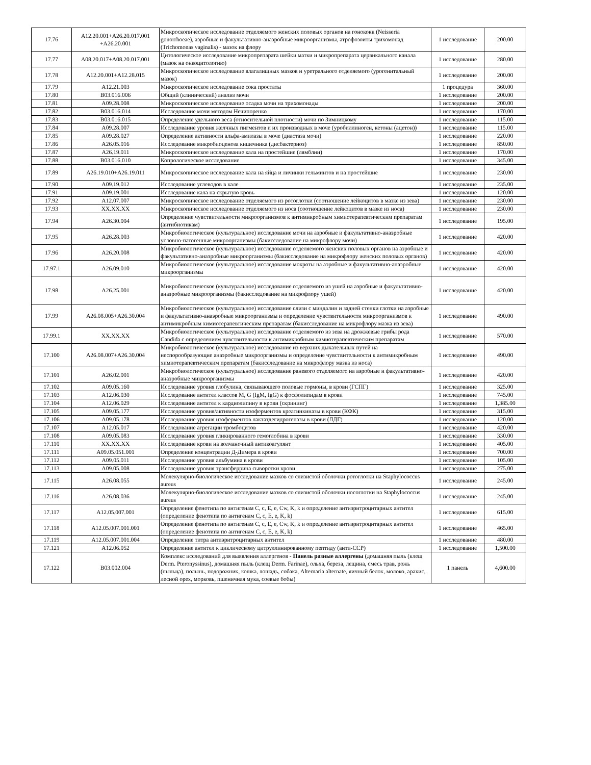| 17.76 | A12.20.001+A26.20.017.001 +A26.20.001 | Микроскопическое исследование отделяемого женских половых органов на гонококк (Neisseria gonorrhoeae), аэробные и факультативно-анаэробные микроорганизмы, атрофозоиты трихомонад (Trichomonas vaginalis) - мазок на флору | 1 исследование | 200.00 |
| 17.77 | A08.20.017+A08.20.017.001 | Цитологическое исследование микропрепарата шейки матки и микропрепарата цервикального канала (мазок на онкоцитологию) | 1 исследование | 280.00 |
| 17.78 | A12.20.001+A12.28.015 | Микроскопическое исследование влагалищных мазков и уретрального отделяемого (урогенитальный мазок) | 1 исследование | 200.00 |
| 17.79 | A12.21.003 | Микроскопическое исследование сока простаты | 1 процедура | 360.00 |
| 17.80 | B03.016.006 | Общий (клинический) анализ мочи | 1 исследование | 200.00 |
| 17.81 | A09.28.008 | Микроскопическое исследование осадка мочи на трихомонады | 1 исследование | 200.00 |
| 17.82 | B03.016.014 | Исследование мочи методом Нечипоренко | 1 исследование | 170.00 |
| 17.83 | B03.016.015 | Определение удельного веса (относительной плотности) мочи по Зимницкому | 1 исследование | 115.00 |
| 17.84 | A09.28.007 | Исследование уровня желчных пигментов и их производных в моче (уробиллиноген, кетоны (ацетон)) | 1 исследование | 115.00 |
| 17.85 | A09.28.027 | Определение активности альфа-амилазы в моче (диастаза мочи) | 1 исследование | 220.00 |
| 17.86 | A26.05.016 | Исследование микробиоценоза кишечника (дисбактериоз) | 1 исследование | 850.00 |
| 17.87 | A26.19.011 | Микроскопическое исследование кала на простейшие (лямблии) | 1 исследование | 170.00 |
| 17.88 | B03.016.010 | Копрологическое исследование | 1 исследование | 345.00 |
| 17.89 | A26.19.010+A26.19.011 | Микроскопическое исследование кала на яйца и личинки гельминтов и на простейшие | 1 исследование | 230.00 |
| 17.90 | A09.19.012 | Исследование углеводов в кале | 1 исследование | 235.00 |
| 17.91 | A09.19.001 | Исследование кала на скрытую кровь | 1 исследование | 120.00 |
| 17.92 | A12.07.007 | Микроскопическое исследование отделяемого из ротоглотки (соотношение лейкоцитов в мазке из зева) | 1 исследование | 230.00 |
| 17.93 | XX.XX.XX | Микроскопическое исследование отделяемого из носа (соотношение лейкоцитов в мазке из носа) | 1 исследование | 230.00 |
| 17.94 | A26.30.004 | Определение чувствительности микроорганизмов к антимикробным химиотерапевтическим препаратам (антибиотикам) | 1 исследование | 195.00 |
| 17.95 | A26.28.003 | Микробиологическое (культуральное) исследование мочи на аэробные и факультативно-анаэробные условно-патогенные микроорганизмы (бакисследование на микрофлору мочи) | 1 исследование | 420.00 |
| 17.96 | A26.20.008 | Микробиологическое (культуральное) исследование отделяемого женских половых органов на аэробные и факультативно-анаэробные микроорганизмы (бакисследование на микрофлору женских половых органов) | 1 исследование | 420.00 |
| 17.97.1 | A26.09.010 | Микробиологическое (культуральное) исследование мокроты на аэробные и факультативно-анаэробные микроорганизмы | 1 исследование | 420.00 |
| 17.98 | A26.25.001 | Микробиологическое (культуральное) исследование отделяемого из ушей на аэробные и факультативно-анаэробные микроорганизмы (бакисследование на микрофлору ушей) | 1 исследование | 420.00 |
| 17.99 | A26.08.005+A26.30.004 | Микробиологическое (культуральное) исследование слизи с миндалин и задней стенки глотки на аэробные и факультативно-анаэробные микроорганизмы и определение чувствительности микроорганизмов к антимикробным химиотерапевтическим препаратам (бакисследование на микрофлору мазка из зева) | 1 исследование | 490.00 |
| 17.99.1 | XX.XX.XX | Микробиологическое (культуральное) исследование отделяемого из зева на дрожжевые грибы рода Candida с определением чувствительности к антимикробным химиотерапевтическим препаратам | 1 исследование | 570.00 |
| 17.100 | A26.08.007+A26.30.004 | Микробиологическое (культуральное) исследование из верхних дыхательных путей на неспорообразующие анаэробные микроорганизмы и определение чувствительности к антимикробным химиотерапевтическим препаратам (бакисследование на микрофлору мазка из носа) | 1 исследование | 490.00 |
| 17.101 | A26.02.001 | Микробиологическое (культуральное) исследование раневого отделяемого на аэробные и факультативно-анаэробные микроорганизмы | 1 исследование | 420.00 |
| 17.102 | A09.05.160 | Исследование уровня глобулина, связывающего половые гормоны, в крови (ГСПГ) | 1 исследование | 325.00 |
| 17.103 | A12.06.030 | Исследование антител классов M, G (IgM, IgG) к фосфолипидам в крови | 1 исследование | 745.00 |
| 17.104 | A12.06.029 | Исследование антител к кардиолипину в крови (скрининг) | 1 исследование | 1,385.00 |
| 17.105 | A09.05.177 | Исследование уровня/активности изоферментов креатинкиназы в крови (КФК) | 1 исследование | 315.00 |
| 17.106 | A09.05.178 | Исследование уровня изоферментов лактатдегидрогеназы в крови (ЛДГ) | 1 исследование | 120.00 |
| 17.107 | A12.05.017 | Исследование агрегации тромбоцитов | 1 исследование | 420.00 |
| 17.108 | A09.05.083 | Исследование уровня гликированного гемоглобина в крови | 1 исследование | 330.00 |
| 17.110 | XX.XX.XX | Исследование крови на волчаночный антикоагулянт | 1 исследование | 405.00 |
| 17.111 | A09.05.051.001 | Определение концентрации Д-Димера в крови | 1 исследование | 700.00 |
| 17.112 | A09.05.011 | Исследование уровня альбумина в крови | 1 исследование | 105.00 |
| 17.113 | A09.05.008 | Исследование уровня трансферрина сыворотки крови | 1 исследование | 275.00 |
| 17.115 | A26.08.055 | Молекулярно-биологическое исследование мазков со слизистой оболочки ротоглотки на Staphylococcus aureus | 1 исследование | 245.00 |
| 17.116 | A26.08.036 | Молекулярно-биологическое исследование мазков со слизистой оболочки носоглотки на Staphylococcus aureus | 1 исследование | 245.00 |
| 17.117 | A12.05.007.001 | Определение фенотипа по антигенам C, c, E, e, Cw, K, k и определение антиэритроцитарных антител (определение фенотипа по антигенам C, c, E, e, K, k) | 1 исследование | 615.00 |
| 17.118 | A12.05.007.001.001 | Определение фенотипа по антигенам C, c, E, e, Cw, K, k и определение антиэритроцитарных антител (определение фенотипа по антигенам C, c, E, e, K, k) | 1 исследование | 465.00 |
| 17.119 | A12.05.007.001.004 | Определение титра антиэритроцитарных антител | 1 исследование | 480.00 |
| 17.121 | A12.06.052 | Определение антител к циклическому цитруллинированному пептиду (анти-ССР) | 1 исследование | 1,500.00 |
| 17.122 | B03.002.004 | Комплекс исследований для выявления аллергенов - Панель разные аллергены (домашняя пыль (клещ Derm. Pteronyssinus), домашняя пыль (клещ Derm. Farinae), ольха, береза, лещина, смесь трав, рожь (пыльца), полынь, подорожник, кошка, лошадь, собака, Alternaria alternate, яичный белок, молоко, арахис, лесной орех, морковь, пшеничная мука, соевые бобы) | 1 панель | 4,600.00 |